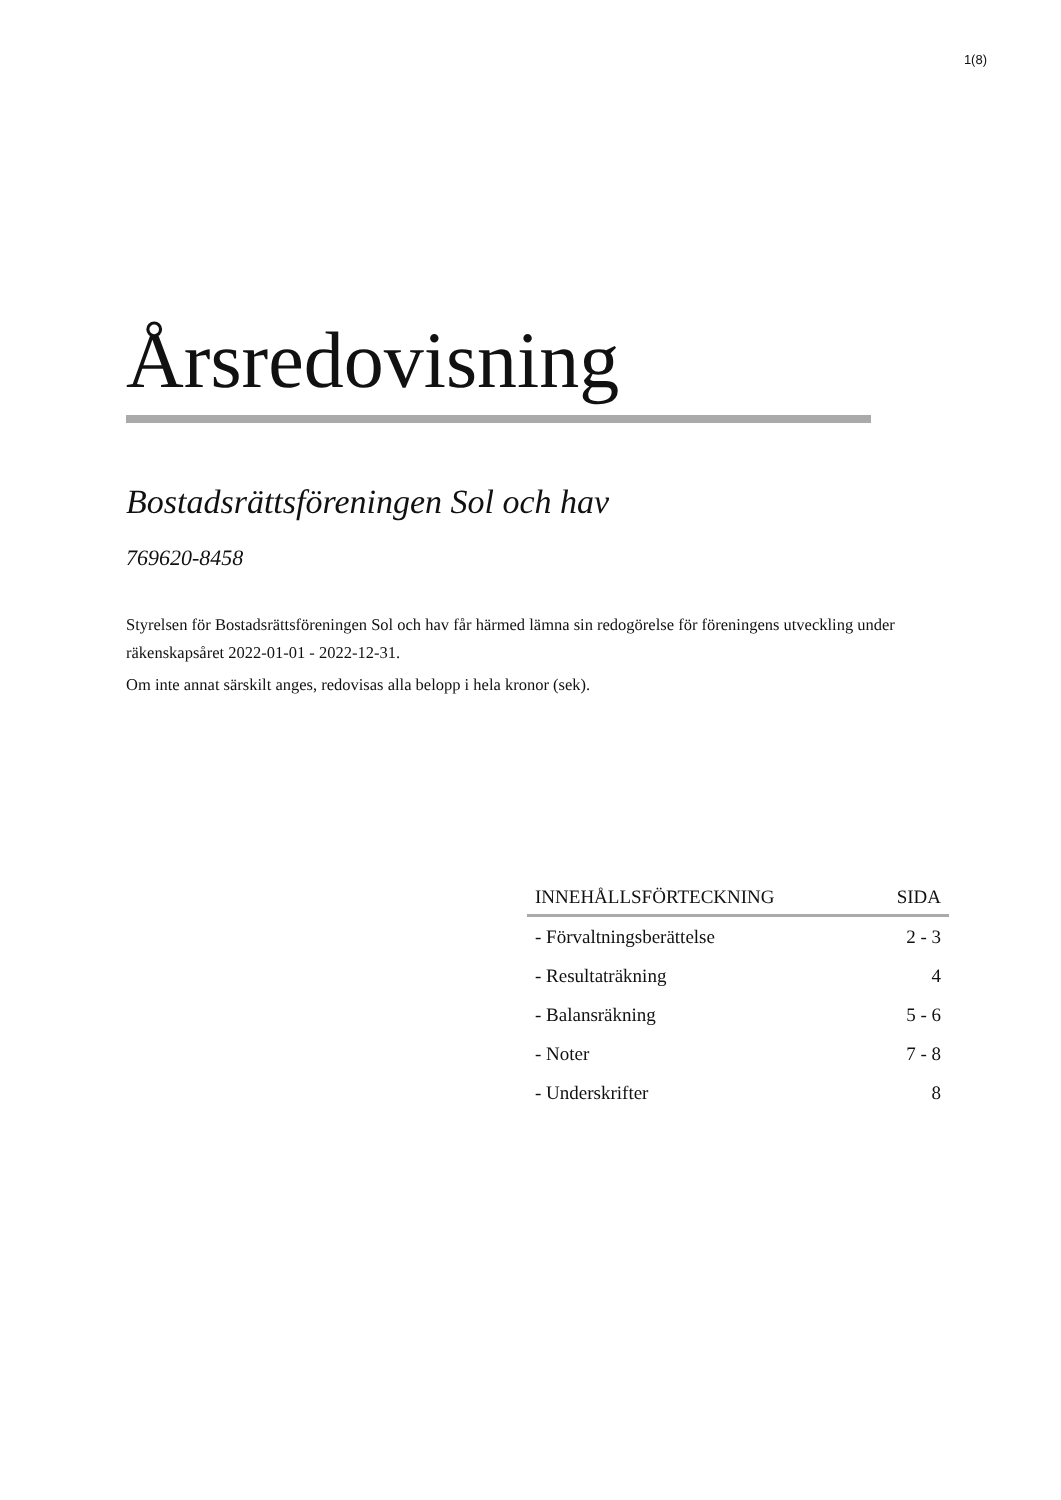1(8)
Årsredovisning
Bostadsrättsföreningen Sol och hav
769620-8458
Styrelsen för Bostadsrättsföreningen Sol och hav får härmed lämna sin redogörelse för föreningens utveckling under räkenskapsåret 2022-01-01 - 2022-12-31.
Om inte annat särskilt anges, redovisas alla belopp i hela kronor (sek).
| INNEHÅLLSFÖRTECKNING | SIDA |
| --- | --- |
| - Förvaltningsberättelse | 2 - 3 |
| - Resultaträkning | 4 |
| - Balansräkning | 5 - 6 |
| - Noter | 7 - 8 |
| - Underskrifter | 8 |